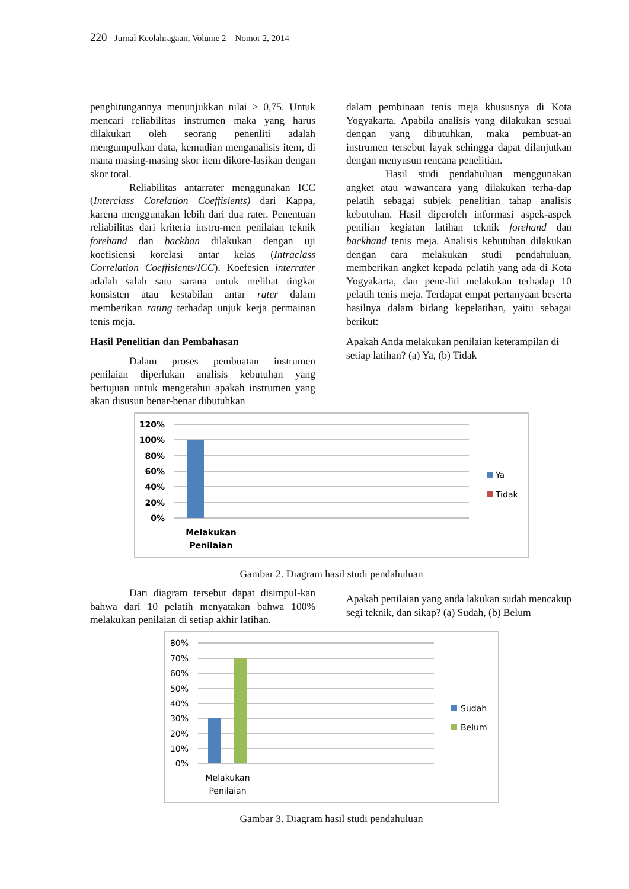220 - Jurnal Keolahragaan, Volume 2 – Nomor 2, 2014
penghitungannya menunjukkan nilai > 0,75. Untuk mencari reliabilitas instrumen maka yang harus dilakukan oleh seorang penenliti adalah mengumpulkan data, kemudian menganalisis item, di mana masing-masing skor item dikore-lasikan dengan skor total.
Reliabilitas antarrater menggunakan ICC (Interclass Corelation Coeffisients) dari Kappa, karena menggunakan lebih dari dua rater. Penentuan reliabilitas dari kriteria instru-men penilaian teknik forehand dan backhan dilakukan dengan uji koefisiensi korelasi antar kelas (Intraclass Correlation Coeffisients/ICC). Koefesien interrater adalah salah satu sarana untuk melihat tingkat konsisten atau kestabilan antar rater dalam memberikan rating terhadap unjuk kerja permainan tenis meja.
Hasil Penelitian dan Pembahasan
Dalam proses pembuatan instrumen penilaian diperlukan analisis kebutuhan yang bertujuan untuk mengetahui apakah instrumen yang akan disusun benar-benar dibutuhkan
dalam pembinaan tenis meja khususnya di Kota Yogyakarta. Apabila analisis yang dilakukan sesuai dengan yang dibutuhkan, maka pembuat-an instrumen tersebut layak sehingga dapat dilanjutkan dengan menyusun rencana penelitian.
Hasil studi pendahuluan menggunakan angket atau wawancara yang dilakukan terha-dap pelatih sebagai subjek penelitian tahap analisis kebutuhan. Hasil diperoleh informasi aspek-aspek penilian kegiatan latihan teknik forehand dan backhand tenis meja. Analisis kebutuhan dilakukan dengan cara melakukan studi pendahuluan, memberikan angket kepada pelatih yang ada di Kota Yogyakarta, dan pene-liti melakukan terhadap 10 pelatih tenis meja. Terdapat empat pertanyaan beserta hasilnya dalam bidang kepelatihan, yaitu sebagai berikut:
Apakah Anda melakukan penilaian keterampilan di setiap latihan? (a) Ya, (b) Tidak
120%
100%
80%
60%
40%
20%
0%
Melakukan
Penilaian
Ya
Tidak
Gambar 2. Diagram hasil studi pendahuluan
Dari diagram tersebut dapat disimpul-kan bahwa dari 10 pelatih menyatakan bahwa 100% melakukan penilaian di setiap akhir latihan.
Apakah penilaian yang anda lakukan sudah mencakup segi teknik, dan sikap? (a) Sudah, (b) Belum
80%
70%
60%
50%
40%
30%
20%
10%
0%
Melakukan
Penilaian
Sudah
Belum
Gambar 3. Diagram hasil studi pendahuluan